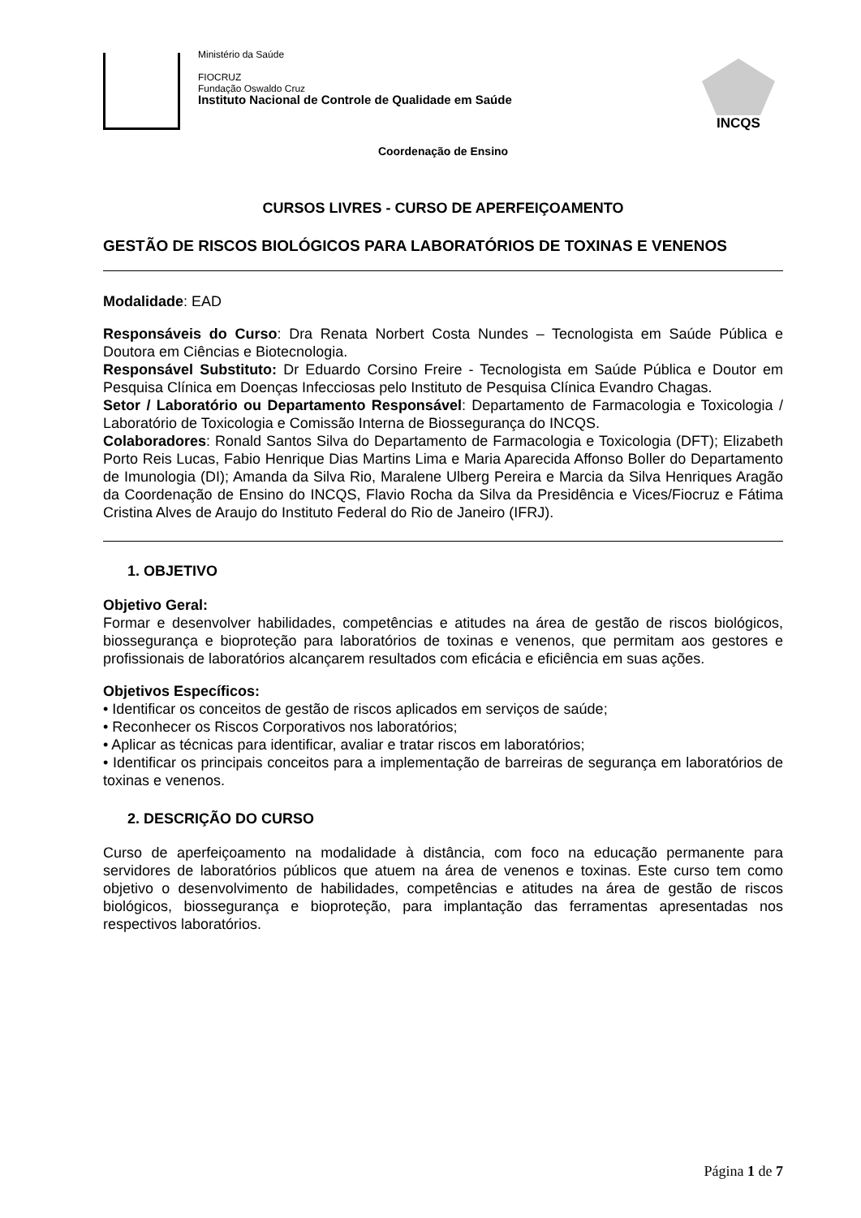Ministério da Saúde
FIOCRUZ
Fundação Oswaldo Cruz
Instituto Nacional de Controle de Qualidade em Saúde
INCQS
Coordenação de Ensino
CURSOS LIVRES - CURSO DE APERFEIÇOAMENTO
GESTÃO DE RISCOS BIOLÓGICOS PARA LABORATÓRIOS DE TOXINAS E VENENOS
Modalidade: EAD
Responsáveis do Curso: Dra Renata Norbert Costa Nundes – Tecnologista em Saúde Pública e Doutora em Ciências e Biotecnologia.
Responsável Substituto: Dr Eduardo Corsino Freire - Tecnologista em Saúde Pública e Doutor em Pesquisa Clínica em Doenças Infecciosas pelo Instituto de Pesquisa Clínica Evandro Chagas.
Setor / Laboratório ou Departamento Responsável: Departamento de Farmacologia e Toxicologia / Laboratório de Toxicologia e Comissão Interna de Biossegurança do INCQS.
Colaboradores: Ronald Santos Silva do Departamento de Farmacologia e Toxicologia (DFT); Elizabeth Porto Reis Lucas, Fabio Henrique Dias Martins Lima e Maria Aparecida Affonso Boller do Departamento de Imunologia (DI); Amanda da Silva Rio, Maralene Ulberg Pereira e Marcia da Silva Henriques Aragão da Coordenação de Ensino do INCQS, Flavio Rocha da Silva da Presidência e Vices/Fiocruz e Fátima Cristina Alves de Araujo do Instituto Federal do Rio de Janeiro (IFRJ).
1. OBJETIVO
Objetivo Geral:
Formar e desenvolver habilidades, competências e atitudes na área de gestão de riscos biológicos, biossegurança e bioproteção para laboratórios de toxinas e venenos, que permitam aos gestores e profissionais de laboratórios alcançarem resultados com eficácia e eficiência em suas ações.
Objetivos Específicos:
• Identificar os conceitos de gestão de riscos aplicados em serviços de saúde;
• Reconhecer os Riscos Corporativos nos laboratórios;
• Aplicar as técnicas para identificar, avaliar e tratar riscos em laboratórios;
• Identificar os principais conceitos para a implementação de barreiras de segurança em laboratórios de toxinas e venenos.
2. DESCRIÇÃO DO CURSO
Curso de aperfeiçoamento na modalidade à distância, com foco na educação permanente para servidores de laboratórios públicos que atuem na área de venenos e toxinas. Este curso tem como objetivo o desenvolvimento de habilidades, competências e atitudes na área de gestão de riscos biológicos, biossegurança e bioproteção, para implantação das ferramentas apresentadas nos respectivos laboratórios.
Página 1 de 7